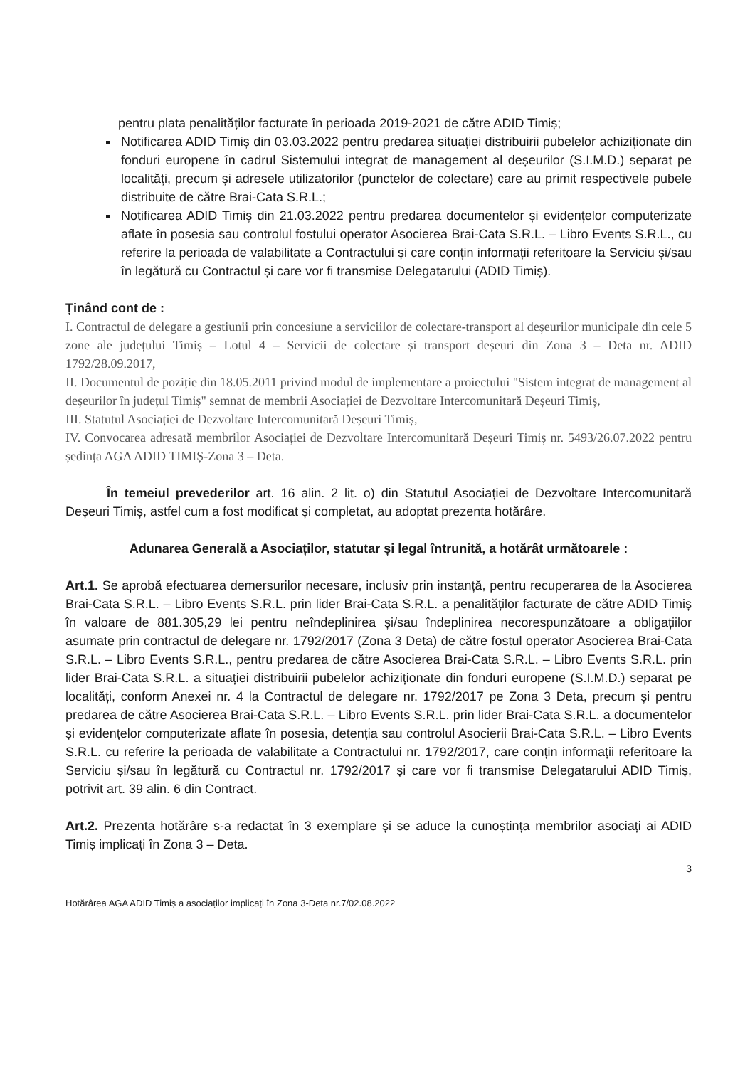pentru plata penalităților facturate în perioada 2019-2021 de către ADID Timiș;
Notificarea ADID Timiș din 03.03.2022 pentru predarea situației distribuirii pubelelor achiziționate din fonduri europene în cadrul Sistemului integrat de management al deșeurilor (S.I.M.D.) separat pe localități, precum și adresele utilizatorilor (punctelor de colectare) care au primit respectivele pubele distribuite de către Brai-Cata S.R.L.;
Notificarea ADID Timiș din 21.03.2022 pentru predarea documentelor și evidențelor computerizate aflate în posesia sau controlul fostului operator Asocierea Brai-Cata S.R.L. – Libro Events S.R.L., cu referire la perioada de valabilitate a Contractului și care conțin informații referitoare la Serviciu și/sau în legătură cu Contractul și care vor fi transmise Delegatarului (ADID Timiș).
Ținând cont de :
I. Contractul de delegare a gestiunii prin concesiune a serviciilor de colectare-transport al deșeurilor municipale din cele 5 zone ale județului Timiș – Lotul 4 – Servicii de colectare și transport deșeuri din Zona 3 – Deta nr. ADID 1792/28.09.2017,
II. Documentul de poziție din 18.05.2011 privind modul de implementare a proiectului "Sistem integrat de management al deșeurilor în județul Timiș" semnat de membrii Asociației de Dezvoltare Intercomunitară Deșeuri Timiș,
III. Statutul Asociației de Dezvoltare Intercomunitară Deșeuri Timiș,
IV. Convocarea adresată membrilor Asociației de Dezvoltare Intercomunitară Deșeuri Timiș nr. 5493/26.07.2022 pentru ședința AGA ADID TIMIȘ-Zona 3 – Deta.
În temeiul prevederilor art. 16 alin. 2 lit. o) din Statutul Asociației de Dezvoltare Intercomunitară Deșeuri Timiș, astfel cum a fost modificat și completat, au adoptat prezenta hotărâre.
Adunarea Generală a Asociaților, statutar și legal întrunită, a hotărât următoarele :
Art.1. Se aprobă efectuarea demersurilor necesare, inclusiv prin instanță, pentru recuperarea de la Asocierea Brai-Cata S.R.L. – Libro Events S.R.L. prin lider Brai-Cata S.R.L. a penalităților facturate de către ADID Timiș în valoare de 881.305,29 lei pentru neîndeplinirea și/sau îndeplinirea necorespunzătoare a obligațiilor asumate prin contractul de delegare nr. 1792/2017 (Zona 3 Deta) de către fostul operator Asocierea Brai-Cata S.R.L. – Libro Events S.R.L., pentru predarea de către Asocierea Brai-Cata S.R.L. – Libro Events S.R.L. prin lider Brai-Cata S.R.L. a situației distribuirii pubelelor achiziționate din fonduri europene (S.I.M.D.) separat pe localități, conform Anexei nr. 4 la Contractul de delegare nr. 1792/2017 pe Zona 3 Deta, precum și pentru predarea de către Asocierea Brai-Cata S.R.L. – Libro Events S.R.L. prin lider Brai-Cata S.R.L. a documentelor și evidențelor computerizate aflate în posesia, detenția sau controlul Asocierii Brai-Cata S.R.L. – Libro Events S.R.L. cu referire la perioada de valabilitate a Contractului nr. 1792/2017, care conțin informații referitoare la Serviciu și/sau în legătură cu Contractul nr. 1792/2017 și care vor fi transmise Delegatarului ADID Timiș, potrivit art. 39 alin. 6 din Contract.
Art.2. Prezenta hotărâre s-a redactat în 3 exemplare și se aduce la cunoștința membrilor asociați ai ADID Timiș implicați în Zona 3 – Deta.
3
Hotărârea AGA ADID Timiș a asociaților implicați în Zona 3-Deta nr.7/02.08.2022